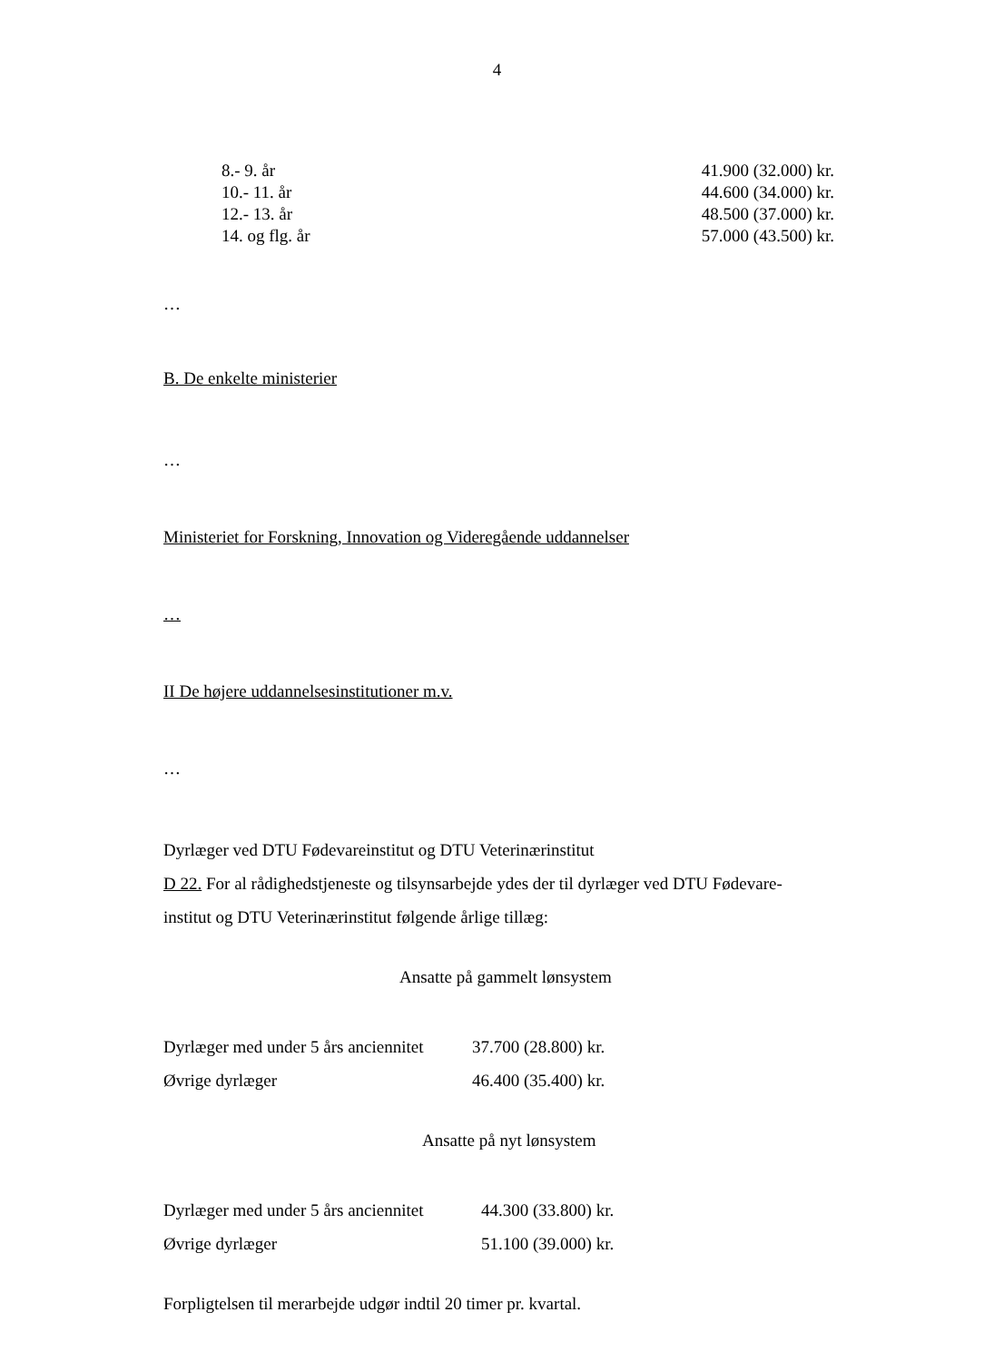4
| 8.- 9. år | 41.900 (32.000) kr. |
| 10.- 11. år | 44.600 (34.000) kr. |
| 12.- 13. år | 48.500 (37.000) kr. |
| 14. og flg. år | 57.000 (43.500) kr. |
…
B. De enkelte ministerier
…
Ministeriet for Forskning, Innovation og Videregående uddannelser
…
II De højere uddannelsesinstitutioner m.v.
…
Dyrlæger ved DTU Fødevareinstitut og DTU Veterinærinstitut
D 22. For al rådighedstjeneste og tilsynsarbejde ydes der til dyrlæger ved DTU Fødevare-
institut og DTU Veterinærinstitut følgende årlige tillæg:
Ansatte på gammelt lønsystem
| Dyrlæger med under 5 års anciennitet | 37.700 (28.800) kr. |
| Øvrige dyrlæger | 46.400 (35.400) kr. |
Ansatte på nyt lønsystem
| Dyrlæger med under 5 års anciennitet | 44.300 (33.800) kr. |
| Øvrige dyrlæger | 51.100 (39.000) kr. |
Forpligtelsen til merarbejde udgør indtil 20 timer pr. kvartal.